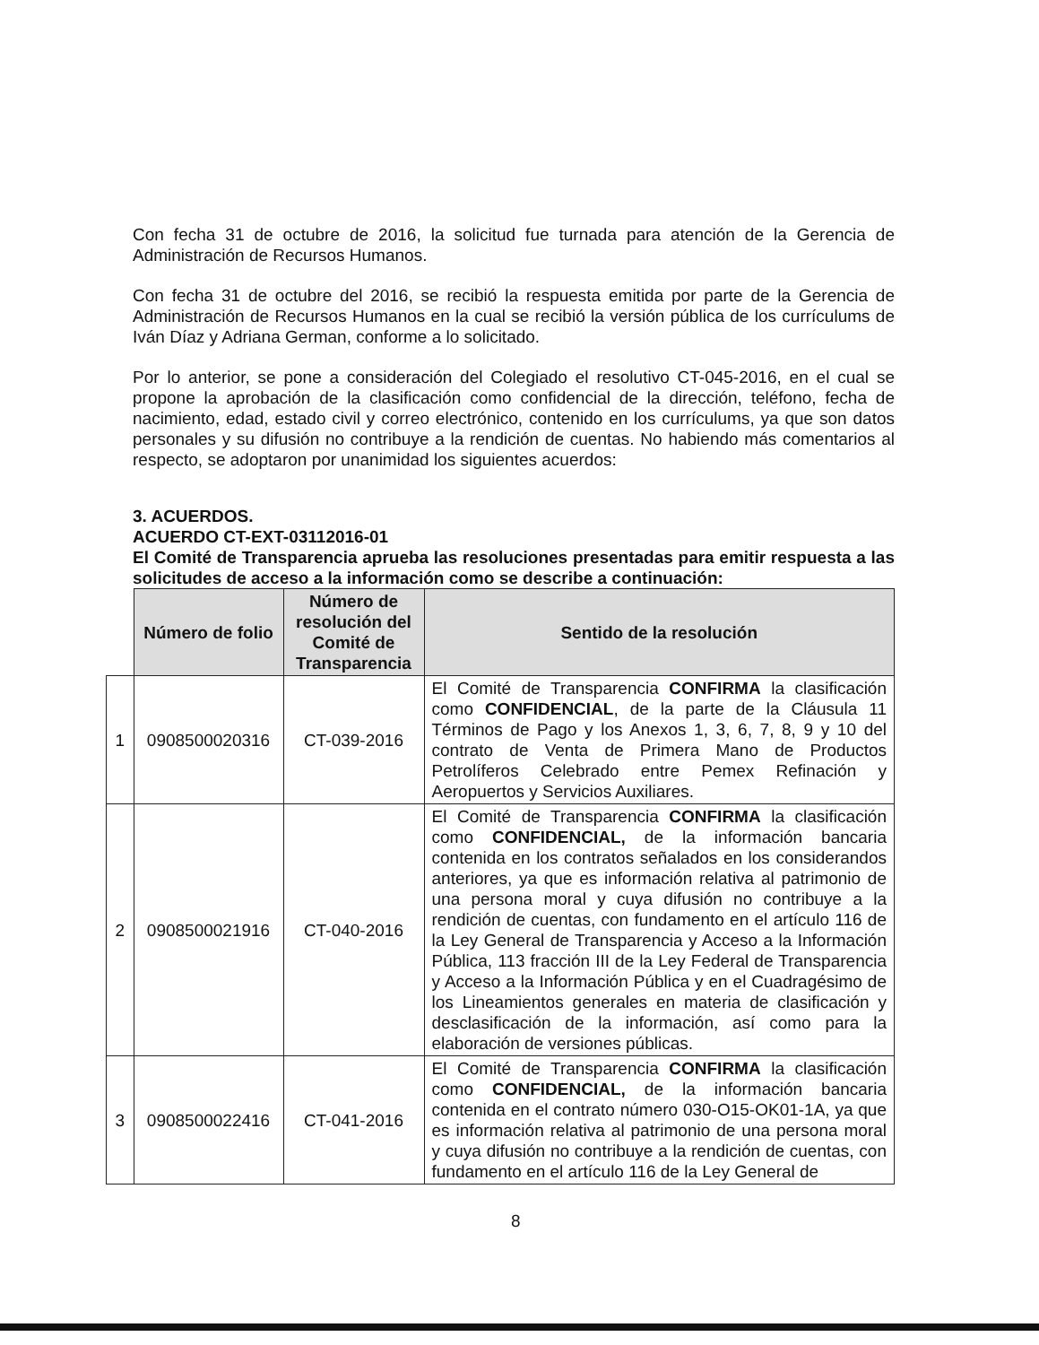Con fecha 31 de octubre de 2016, la solicitud fue turnada para atención de la Gerencia de Administración de Recursos Humanos.
Con fecha 31 de octubre del 2016, se recibió la respuesta emitida por parte de la Gerencia de Administración de Recursos Humanos en la cual se recibió la versión pública de los currículums de Iván Díaz y Adriana German, conforme a lo solicitado.
Por lo anterior, se pone a consideración del Colegiado el resolutivo CT-045-2016, en el cual se propone la aprobación de la clasificación como confidencial de la dirección, teléfono, fecha de nacimiento, edad, estado civil y correo electrónico, contenido en los currículums, ya que son datos personales y su difusión no contribuye a la rendición de cuentas. No habiendo más comentarios al respecto, se adoptaron por unanimidad los siguientes acuerdos:
3. ACUERDOS.
ACUERDO CT-EXT-03112016-01
El Comité de Transparencia aprueba las resoluciones presentadas para emitir respuesta a las solicitudes de acceso a la información como se describe a continuación:
| | Número de folio | Número de resolución del Comité de Transparencia | Sentido de la resolución |
| --- | --- | --- | --- |
| 1 | 0908500020316 | CT-039-2016 | El Comité de Transparencia CONFIRMA la clasificación como CONFIDENCIAL , de la parte de la Cláusula 11 Términos de Pago y los Anexos 1, 3, 6, 7, 8, 9 y 10 del contrato de Venta de Primera Mano de Productos Petrolíferos Celebrado entre Pemex Refinación y Aeropuertos y Servicios Auxiliares. |
| 2 | 0908500021916 | CT-040-2016 | El Comité de Transparencia CONFIRMA la clasificación como CONFIDENCIAL, de la información bancaria contenida en los contratos señalados en los considerandos anteriores, ya que es información relativa al patrimonio de una persona moral y cuya difusión no contribuye a la rendición de cuentas, con fundamento en el artículo 116 de la Ley General de Transparencia y Acceso a la Información Pública, 113 fracción III de la Ley Federal de Transparencia y Acceso a la Información Pública y en el Cuadragésimo de los Lineamientos generales en materia de clasificación y desclasificación de la información, así como para la elaboración de versiones públicas. |
| 3 | 0908500022416 | CT-041-2016 | El Comité de Transparencia CONFIRMA la clasificación como CONFIDENCIAL, de la información bancaria contenida en el contrato número 030-O15-OK01-1A, ya que es información relativa al patrimonio de una persona moral y cuya difusión no contribuye a la rendición de cuentas, con fundamento en el artículo 116 de la Ley General de |
8